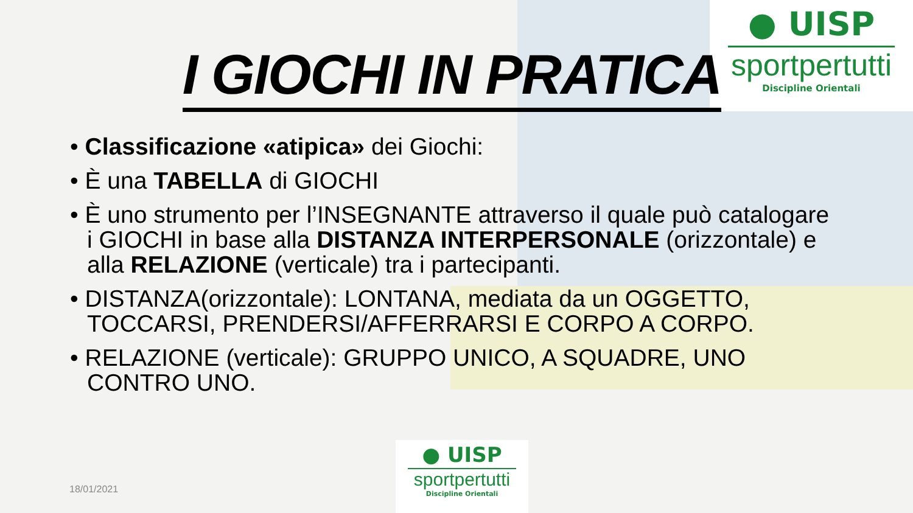● UISP
sportpertutti
Discipline Orientali
I GIOCHI IN PRATICA
• Classificazione «atipica» dei Giochi:
• È una TABELLA di GIOCHI
• È uno strumento per l’INSEGNANTE attraverso il quale può catalogare i GIOCHI in base alla DISTANZA INTERPERSONALE (orizzontale) e alla RELAZIONE (verticale) tra i partecipanti.
• DISTANZA(orizzontale): LONTANA, mediata da un OGGETTO, TOCCARSI, PRENDERSI/AFFERRARSI E CORPO A CORPO.
• RELAZIONE (verticale): GRUPPO UNICO, A SQUADRE, UNO CONTRO UNO.
18/01/2021
● UISP
sportpertutti
Discipline Orientali